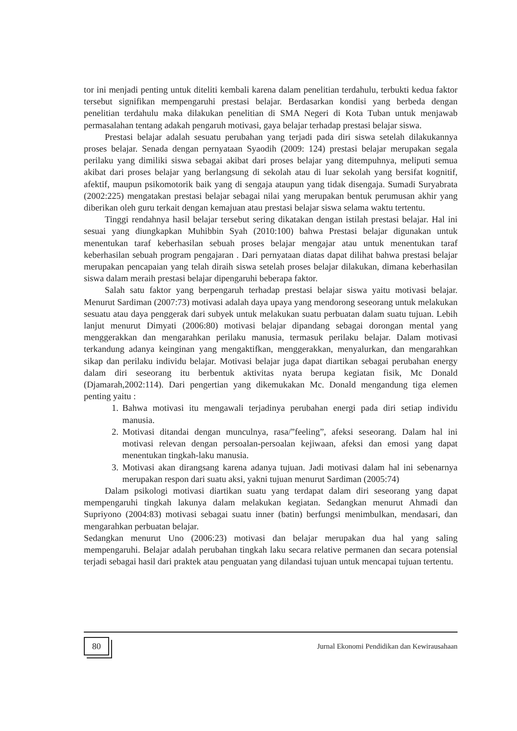tor ini menjadi penting untuk diteliti kembali karena dalam penelitian terdahulu, terbukti kedua faktor tersebut signifikan mempengaruhi prestasi belajar. Berdasarkan kondisi yang berbeda dengan penelitian terdahulu maka dilakukan penelitian di SMA Negeri di Kota Tuban untuk menjawab permasalahan tentang adakah pengaruh motivasi, gaya belajar terhadap prestasi belajar siswa.
Prestasi belajar adalah sesuatu perubahan yang terjadi pada diri siswa setelah dilakukannya proses belajar. Senada dengan pernyataan Syaodih (2009: 124) prestasi belajar merupakan segala perilaku yang dimiliki siswa sebagai akibat dari proses belajar yang ditempuhnya, meliputi semua akibat dari proses belajar yang berlangsung di sekolah atau di luar sekolah yang bersifat kognitif, afektif, maupun psikomotorik baik yang di sengaja ataupun yang tidak disengaja. Sumadi Suryabrata (2002:225) mengatakan prestasi belajar sebagai nilai yang merupakan bentuk perumusan akhir yang diberikan oleh guru terkait dengan kemajuan atau prestasi belajar siswa selama waktu tertentu.
Tinggi rendahnya hasil belajar tersebut sering dikatakan dengan istilah prestasi belajar. Hal ini sesuai yang diungkapkan Muhibbin Syah (2010:100) bahwa Prestasi belajar digunakan untuk menentukan taraf keberhasilan sebuah proses belajar mengajar atau untuk menentukan taraf keberhasilan sebuah program pengajaran . Dari pernyataan diatas dapat dilihat bahwa prestasi belajar merupakan pencapaian yang telah diraih siswa setelah proses belajar dilakukan, dimana keberhasilan siswa dalam meraih prestasi belajar dipengaruhi beberapa faktor.
Salah satu faktor yang berpengaruh terhadap prestasi belajar siswa yaitu motivasi belajar. Menurut Sardiman (2007:73) motivasi adalah daya upaya yang mendorong seseorang untuk melakukan sesuatu atau daya penggerak dari subyek untuk melakukan suatu perbuatan dalam suatu tujuan. Lebih lanjut menurut Dimyati (2006:80) motivasi belajar dipandang sebagai dorongan mental yang menggerakkan dan mengarahkan perilaku manusia, termasuk perilaku belajar. Dalam motivasi terkandung adanya keinginan yang mengaktifkan, menggerakkan, menyalurkan, dan mengarahkan sikap dan perilaku individu belajar. Motivasi belajar juga dapat diartikan sebagai perubahan energy dalam diri seseorang itu berbentuk aktivitas nyata berupa kegiatan fisik, Mc Donald (Djamarah,2002:114). Dari pengertian yang dikemukakan Mc. Donald mengandung tiga elemen penting yaitu :
1. Bahwa motivasi itu mengawali terjadinya perubahan energi pada diri setiap individu manusia.
2. Motivasi ditandai dengan munculnya, rasa/”feeling”, afeksi seseorang. Dalam hal ini motivasi relevan dengan persoalan-persoalan kejiwaan, afeksi dan emosi yang dapat menentukan tingkah-laku manusia.
3. Motivasi akan dirangsang karena adanya tujuan. Jadi motivasi dalam hal ini sebenarnya merupakan respon dari suatu aksi, yakni tujuan menurut Sardiman (2005:74)
Dalam psikologi motivasi diartikan suatu yang terdapat dalam diri seseorang yang dapat mempengaruhi tingkah lakunya dalam melakukan kegiatan. Sedangkan menurut Ahmadi dan Supriyono (2004:83) motivasi sebagai suatu inner (batin) berfungsi menimbulkan, mendasari, dan mengarahkan perbuatan belajar.
Sedangkan menurut Uno (2006:23) motivasi dan belajar merupakan dua hal yang saling mempengaruhi. Belajar adalah perubahan tingkah laku secara relative permanen dan secara potensial terjadi sebagai hasil dari praktek atau penguatan yang dilandasi tujuan untuk mencapai tujuan tertentu.
80
Jurnal Ekonomi Pendidikan dan Kewirausahaan